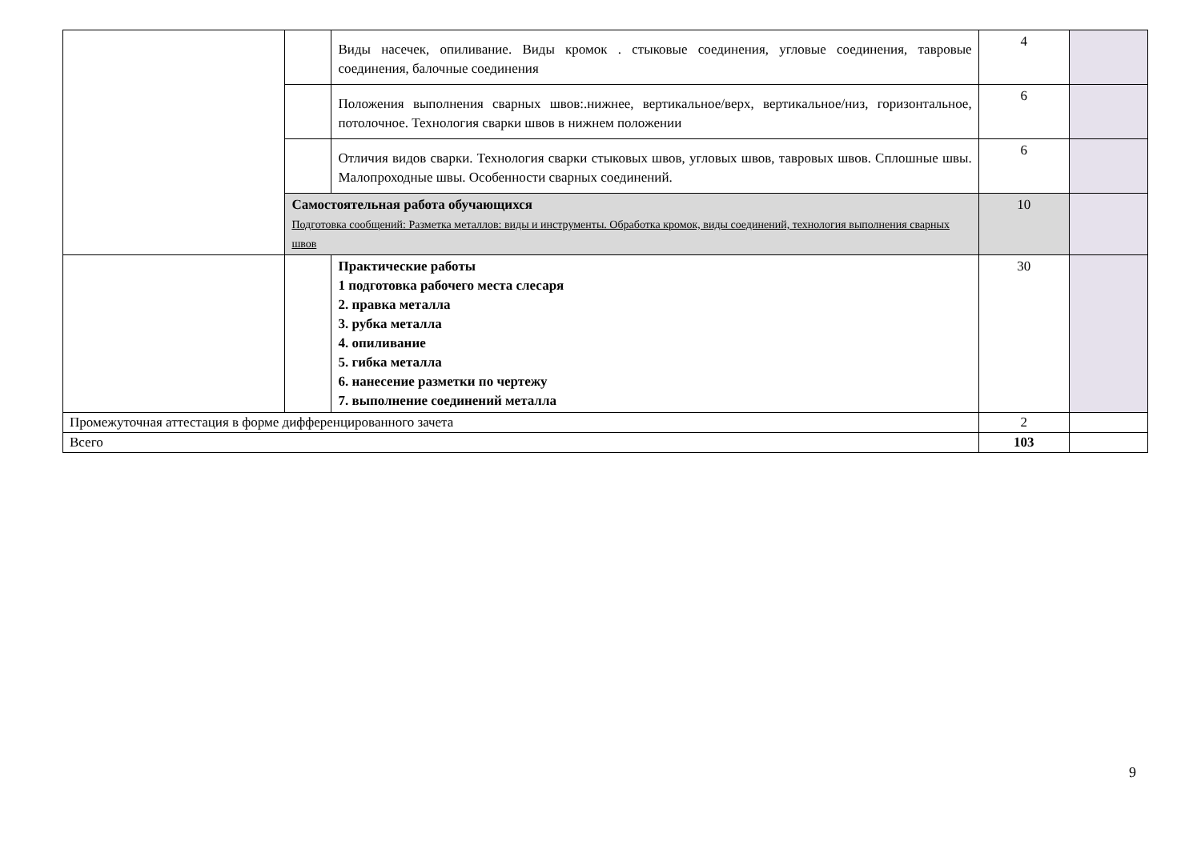| | | Виды насечек, опиливание. Виды кромок . стыковые соединения, угловые соединения, тавровые соединения, балочные соединения | 4 | |
| | | Положения выполнения сварных швов:.нижнее, вертикальное/верх, вертикальное/низ, горизонтальное, потолочное. Технология сварки швов в нижнем положении | 6 | |
| | | Отличия видов сварки. Технология сварки стыковых швов, угловых швов, тавровых швов. Сплошные швы. Малопроходные швы. Особенности сварных соединений. | 6 | |
| | Самостоятельная работа обучающихся Подготовка сообщений: Разметка металлов: виды и инструменты. Обработка кромок, виды соединений, технология выполнения сварных швов | | 10 | |
| | | Практические работы 1 подготовка рабочего места слесаря 2. правка металла 3. рубка металла 4. опиливание 5. гибка металла 6. нанесение разметки по чертежу 7. выполнение соединений металла | 30 | |
| Промежуточная аттестация в форме дифференцированного зачета | | | 2 | |
| Всего | | | 103 | |
9